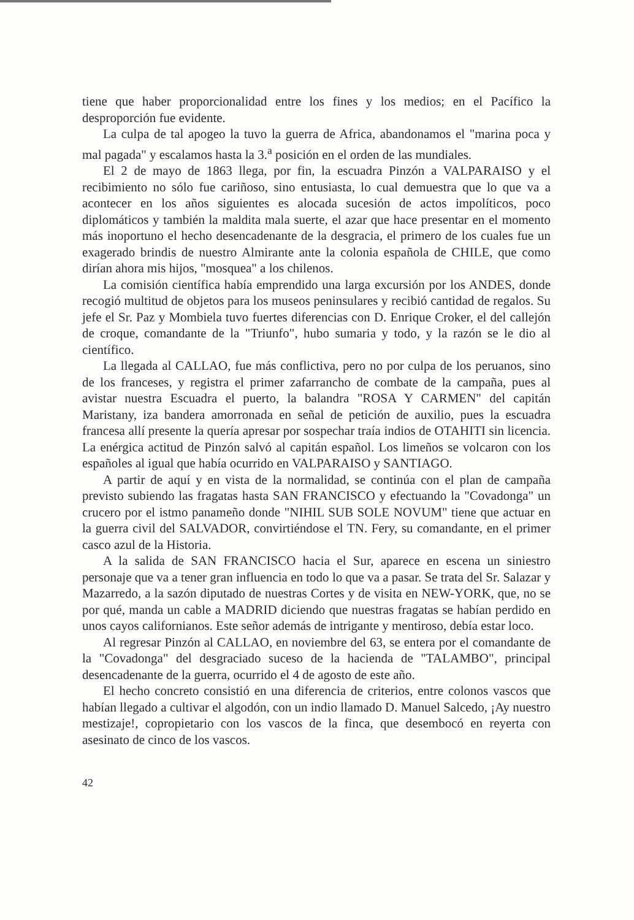tiene que haber proporcionalidad entre los fines y los medios; en el Pacífico la desproporción fue evidente.
La culpa de tal apogeo la tuvo la guerra de Africa, abandonamos el "marina poca y mal pagada" y escalamos hasta la 3.<sup>a</sup> posición en el orden de las mundiales.
El 2 de mayo de 1863 llega, por fin, la escuadra Pinzón a VALPARAISO y el recibimiento no sólo fue cariñoso, sino entusiasta, lo cual demuestra que lo que va a acontecer en los años siguientes es alocada sucesión de actos impolíticos, poco diplomáticos y también la maldita mala suerte, el azar que hace presentar en el momento más inoportuno el hecho desencadenante de la desgracia, el primero de los cuales fue un exagerado brindis de nuestro Almirante ante la colonia española de CHILE, que como dirían ahora mis hijos, "mosquea" a los chilenos.
La comisión científica había emprendido una larga excursión por los ANDES, donde recogió multitud de objetos para los museos peninsulares y recibió cantidad de regalos. Su jefe el Sr. Paz y Mombiela tuvo fuertes diferencias con D. Enrique Croker, el del callejón de croque, comandante de la "Triunfo", hubo sumaria y todo, y la razón se le dio al científico.
La llegada al CALLAO, fue más conflictiva, pero no por culpa de los peruanos, sino de los franceses, y registra el primer zafarrancho de combate de la campaña, pues al avistar nuestra Escuadra el puerto, la balandra "ROSA Y CARMEN" del capitán Maristany, iza bandera amorronada en señal de petición de auxilio, pues la escuadra francesa allí presente la quería apresar por sospechar traía indios de OTAHITI sin licencia. La enérgica actitud de Pinzón salvó al capitán español. Los limeños se volcaron con los españoles al igual que había ocurrido en VALPARAISO y SANTIAGO.
A partir de aquí y en vista de la normalidad, se continúa con el plan de campaña previsto subiendo las fragatas hasta SAN FRANCISCO y efectuando la "Covadonga" un crucero por el istmo panameño donde "NIHIL SUB SOLE NOVUM" tiene que actuar en la guerra civil del SALVADOR, convirtiéndose el TN. Fery, su comandante, en el primer casco azul de la Historia.
A la salida de SAN FRANCISCO hacia el Sur, aparece en escena un siniestro personaje que va a tener gran influencia en todo lo que va a pasar. Se trata del Sr. Salazar y Mazarredo, a la sazón diputado de nuestras Cortes y de visita en NEW-YORK, que, no se por qué, manda un cable a MADRID diciendo que nuestras fragatas se habían perdido en unos cayos californianos. Este señor además de intrigante y mentiroso, debía estar loco.
Al regresar Pinzón al CALLAO, en noviembre del 63, se entera por el comandante de la "Covadonga" del desgraciado suceso de la hacienda de "TALAMBO", principal desencadenante de la guerra, ocurrido el 4 de agosto de este año.
El hecho concreto consistió en una diferencia de criterios, entre colonos vascos que habían llegado a cultivar el algodón, con un indio llamado D. Manuel Salcedo, ¡Ay nuestro mestizaje!, copropietario con los vascos de la finca, que desembocó en reyerta con asesinato de cinco de los vascos.
42